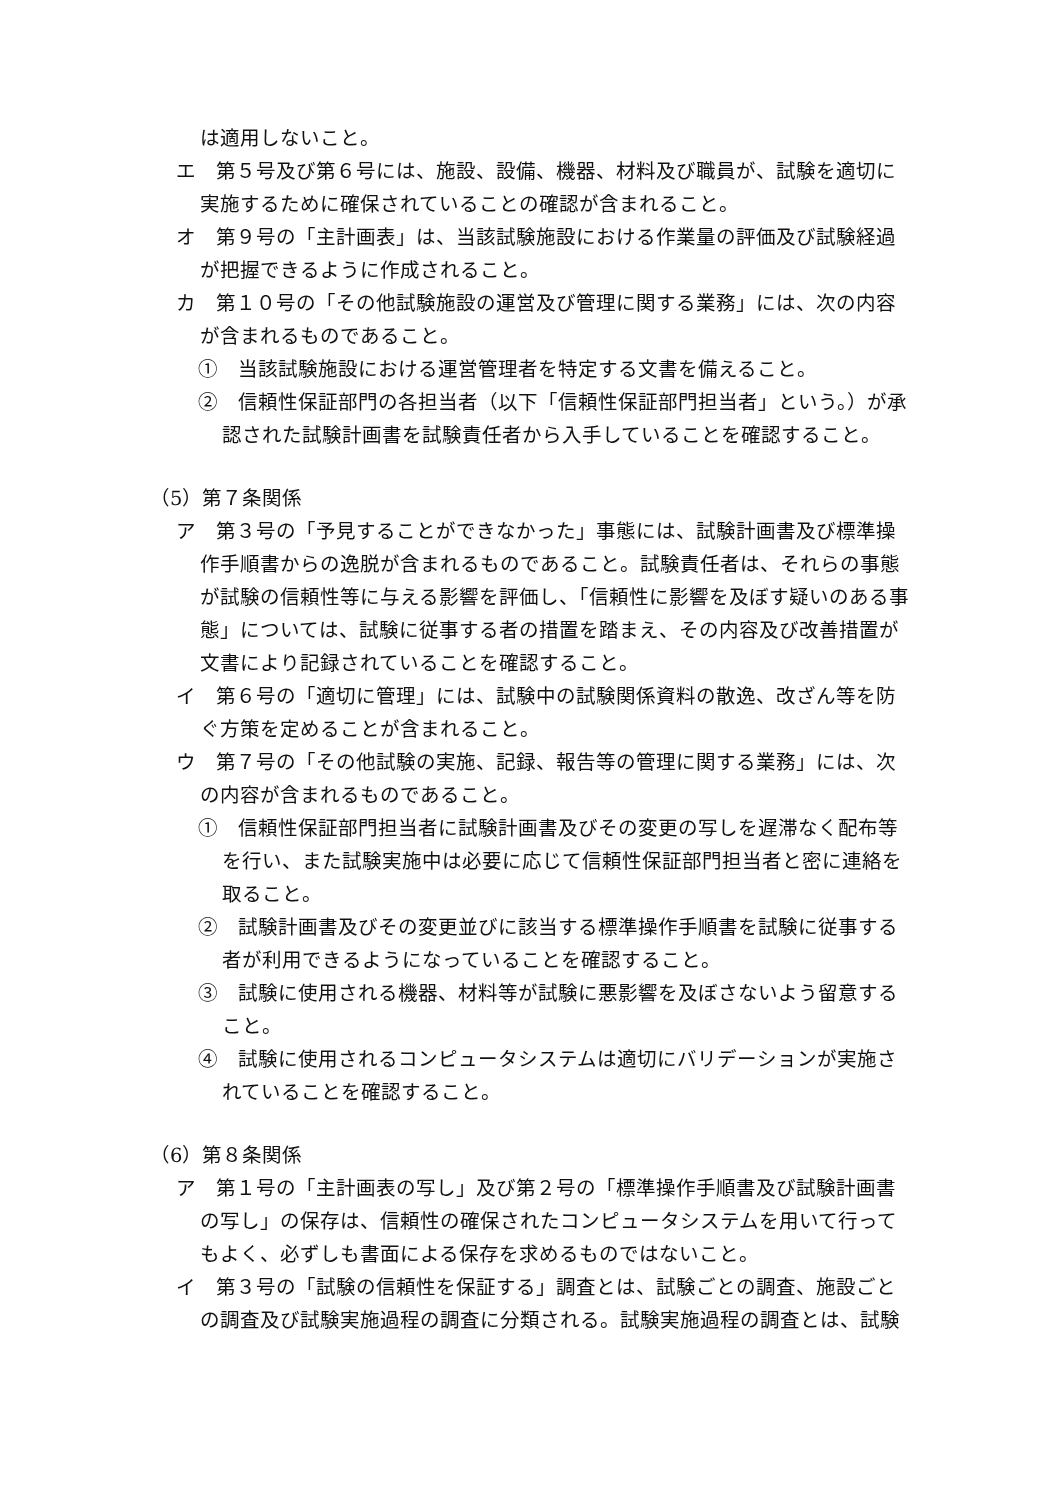は適用しないこと。
エ　第５号及び第６号には、施設、設備、機器、材料及び職員が、試験を適切に実施するために確保されていることの確認が含まれること。
オ　第９号の「主計画表」は、当該試験施設における作業量の評価及び試験経過が把握できるように作成されること。
カ　第１０号の「その他試験施設の運営及び管理に関する業務」には、次の内容が含まれるものであること。
①　当該試験施設における運営管理者を特定する文書を備えること。
②　信頼性保証部門の各担当者（以下「信頼性保証部門担当者」という。）が承認された試験計画書を試験責任者から入手していることを確認すること。
（5）第７条関係
ア　第３号の「予見することができなかった」事態には、試験計画書及び標準操作手順書からの逸脱が含まれるものであること。試験責任者は、それらの事態が試験の信頼性等に与える影響を評価し、「信頼性に影響を及ぼす疑いのある事態」については、試験に従事する者の措置を踏まえ、その内容及び改善措置が文書により記録されていることを確認すること。
イ　第６号の「適切に管理」には、試験中の試験関係資料の散逸、改ざん等を防ぐ方策を定めることが含まれること。
ウ　第７号の「その他試験の実施、記録、報告等の管理に関する業務」には、次の内容が含まれるものであること。
①　信頼性保証部門担当者に試験計画書及びその変更の写しを遅滞なく配布等を行い、また試験実施中は必要に応じて信頼性保証部門担当者と密に連絡を取ること。
②　試験計画書及びその変更並びに該当する標準操作手順書を試験に従事する者が利用できるようになっていることを確認すること。
③　試験に使用される機器、材料等が試験に悪影響を及ぼさないよう留意すること。
④　試験に使用されるコンピュータシステムは適切にバリデーションが実施されていることを確認すること。
（6）第８条関係
ア　第１号の「主計画表の写し」及び第２号の「標準操作手順書及び試験計画書の写し」の保存は、信頼性の確保されたコンピュータシステムを用いて行ってもよく、必ずしも書面による保存を求めるものではないこと。
イ　第３号の「試験の信頼性を保証する」調査とは、試験ごとの調査、施設ごとの調査及び試験実施過程の調査に分類される。試験実施過程の調査とは、試験